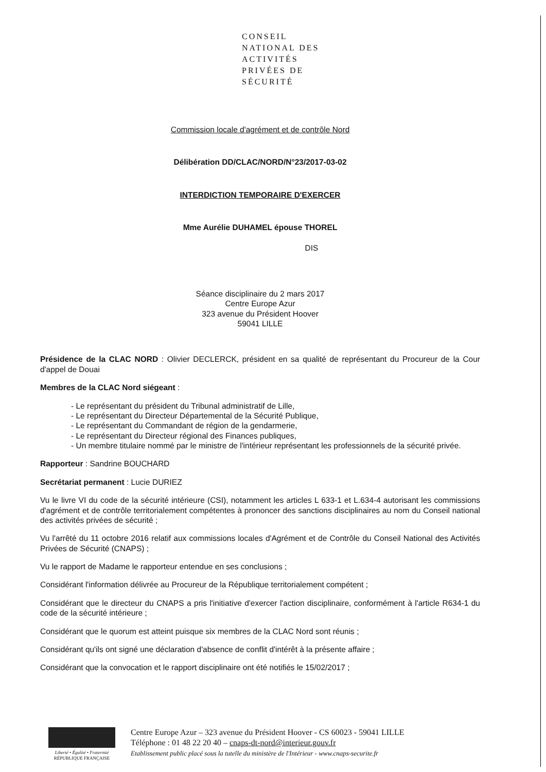CONSEIL
NATIONAL DES
ACTIVITÉS
PRIVÉES DE
SÉCURITÉ
Commission locale d'agrément et de contrôle Nord
Délibération DD/CLAC/NORD/N°23/2017-03-02
INTERDICTION TEMPORAIRE D'EXERCER
Mme Aurélie DUHAMEL épouse THOREL
DIS
Séance disciplinaire du 2 mars 2017
Centre Europe Azur
323 avenue du Président Hoover
59041 LILLE
Présidence de la CLAC NORD : Olivier DECLERCK, président en sa qualité de représentant du Procureur de la Cour d'appel de Douai
Membres de la CLAC Nord siégeant :
- Le représentant du président du Tribunal administratif de Lille,
- Le représentant du Directeur Départemental de la Sécurité Publique,
- Le représentant du Commandant de région de la gendarmerie,
- Le représentant du Directeur régional des Finances publiques,
- Un membre titulaire nommé par le ministre de l'intérieur représentant les professionnels de la sécurité privée.
Rapporteur : Sandrine BOUCHARD
Secrétariat permanent : Lucie DURIEZ
Vu le livre VI du code de la sécurité intérieure (CSI), notamment les articles L 633-1 et L.634-4 autorisant les commissions d'agrément et de contrôle territorialement compétentes à prononcer des sanctions disciplinaires au nom du Conseil national des activités privées de sécurité ;
Vu l'arrêté du 11 octobre 2016 relatif aux commissions locales d'Agrément et de Contrôle du Conseil National des Activités Privées de Sécurité (CNAPS) ;
Vu le rapport de Madame le rapporteur entendue en ses conclusions ;
Considérant l'information délivrée au Procureur de la République territorialement compétent ;
Considérant que le directeur du CNAPS a pris l'initiative d'exercer l'action disciplinaire, conformément à l'article R634-1 du code de la sécurité intérieure ;
Considérant que le quorum est atteint puisque six membres de la CLAC Nord sont réunis ;
Considérant qu'ils ont signé une déclaration d'absence de conflit d'intérêt à la présente affaire ;
Considérant que la convocation et le rapport disciplinaire ont été notifiés le 15/02/2017 ;
Liberté • Égalité • Fraternité
RÉPUBLIQUE FRANÇAISE
Centre Europe Azur – 323 avenue du Président Hoover - CS 60023 - 59041 LILLE
Téléphone : 01 48 22 20 40 – cnaps-dt-nord@interieur.gouv.fr
Etablissement public placé sous la tutelle du ministère de l'Intérieur - www.cnaps-securite.fr